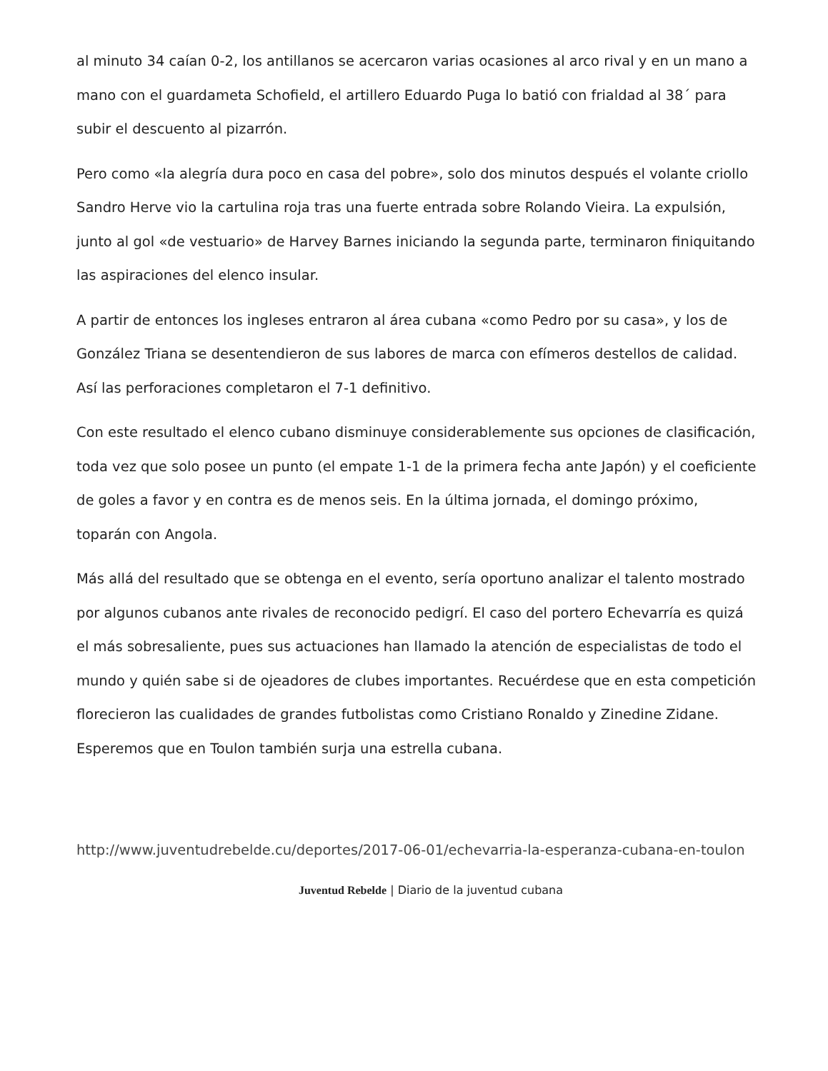al minuto 34 caían 0-2, los antillanos se acercaron varias ocasiones al arco rival y en un mano a mano con el guardameta Schofield, el artillero Eduardo Puga lo batió con frialdad al 38´ para subir el descuento al pizarrón.
Pero como «la alegría dura poco en casa del pobre», solo dos minutos después el volante criollo Sandro Herve vio la cartulina roja tras una fuerte entrada sobre Rolando Vieira. La expulsión, junto al gol «de vestuario» de Harvey Barnes iniciando la segunda parte, terminaron finiquitando las aspiraciones del elenco insular.
A partir de entonces los ingleses entraron al área cubana «como Pedro por su casa», y los de González Triana se desentendieron de sus labores de marca con efímeros destellos de calidad. Así las perforaciones completaron el 7-1 definitivo.
Con este resultado el elenco cubano disminuye considerablemente sus opciones de clasificación, toda vez que solo posee un punto (el empate 1-1 de la primera fecha ante Japón) y el coeficiente de goles a favor y en contra es de menos seis. En la última jornada, el domingo próximo, toparán con Angola.
Más allá del resultado que se obtenga en el evento, sería oportuno analizar el talento mostrado por algunos cubanos ante rivales de reconocido pedigrí. El caso del portero Echevarría es quizá el más sobresaliente, pues sus actuaciones han llamado la atención de especialistas de todo el mundo y quién sabe si de ojeadores de clubes importantes. Recuérdese que en esta competición florecieron las cualidades de grandes futbolistas como Cristiano Ronaldo y Zinedine Zidane. Esperemos que en Toulon también surja una estrella cubana.
http://www.juventudrebelde.cu/deportes/2017-06-01/echevarria-la-esperanza-cubana-en-toulon
Juventud Rebelde | Diario de la juventud cubana